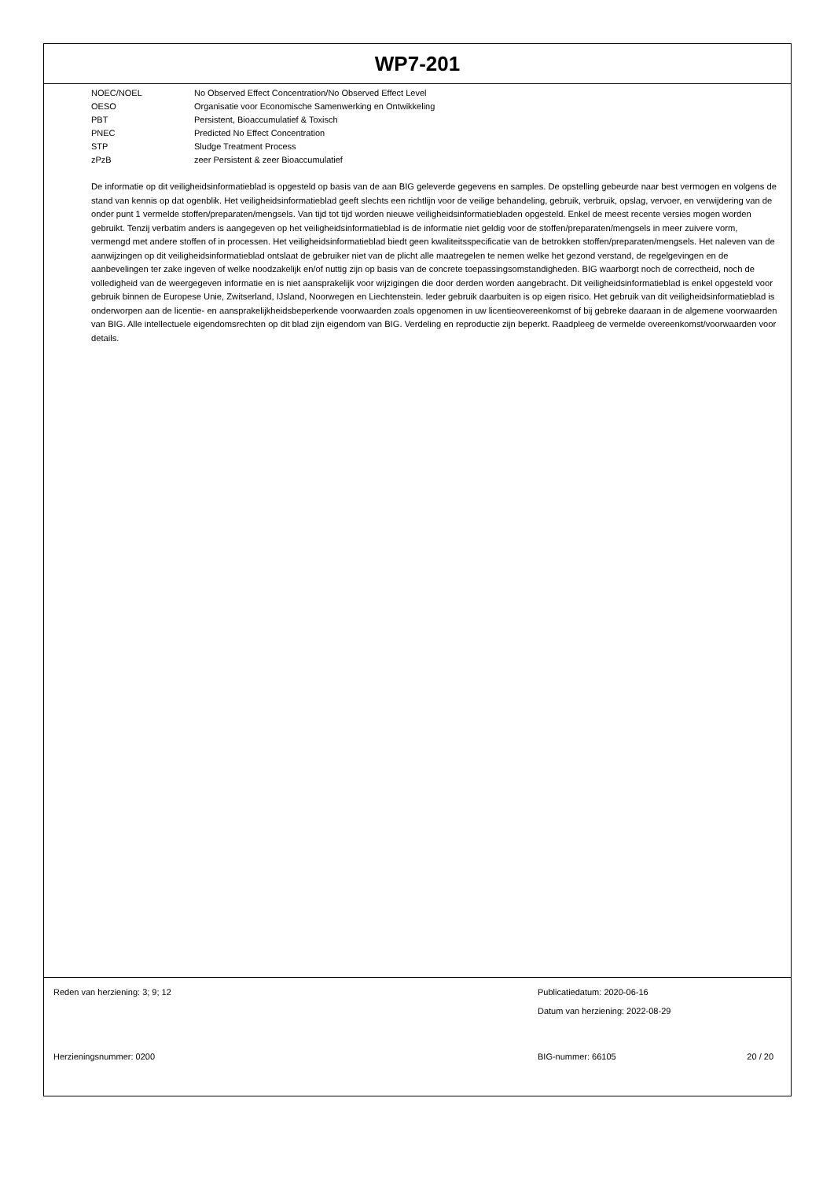WP7-201
| NOEC/NOEL | No Observed Effect Concentration/No Observed Effect Level |
| OESO | Organisatie voor Economische Samenwerking en Ontwikkeling |
| PBT | Persistent, Bioaccumulatief & Toxisch |
| PNEC | Predicted No Effect Concentration |
| STP | Sludge Treatment Process |
| zPzB | zeer Persistent & zeer Bioaccumulatief |
De informatie op dit veiligheidsinformatieblad is opgesteld op basis van de aan BIG geleverde gegevens en samples. De opstelling gebeurde naar best vermogen en volgens de stand van kennis op dat ogenblik. Het veiligheidsinformatieblad geeft slechts een richtlijn voor de veilige behandeling, gebruik, verbruik, opslag, vervoer, en verwijdering van de onder punt 1 vermelde stoffen/preparaten/mengsels. Van tijd tot tijd worden nieuwe veiligheidsinformatiebladen opgesteld. Enkel de meest recente versies mogen worden gebruikt. Tenzij verbatim anders is aangegeven op het veiligheidsinformatieblad is de informatie niet geldig voor de stoffen/preparaten/mengsels in meer zuivere vorm, vermengd met andere stoffen of in processen. Het veiligheidsinformatieblad biedt geen kwaliteitsspecificatie van de betrokken stoffen/preparaten/mengsels. Het naleven van de aanwijzingen op dit veiligheidsinformatieblad ontslaat de gebruiker niet van de plicht alle maatregelen te nemen welke het gezond verstand, de regelgevingen en de aanbevelingen ter zake ingeven of welke noodzakelijk en/of nuttig zijn op basis van de concrete toepassingsomstandigheden. BIG waarborgt noch de correctheid, noch de volledigheid van de weergegeven informatie en is niet aansprakelijk voor wijzigingen die door derden worden aangebracht. Dit veiligheidsinformatieblad is enkel opgesteld voor gebruik binnen de Europese Unie, Zwitserland, IJsland, Noorwegen en Liechtenstein. Ieder gebruik daarbuiten is op eigen risico. Het gebruik van dit veiligheidsinformatieblad is onderworpen aan de licentie- en aansprakelijkheidsbeperkende voorwaarden zoals opgenomen in uw licentieovereenkomst of bij gebreke daaraan in de algemene voorwaarden van BIG. Alle intellectuele eigendomsrechten op dit blad zijn eigendom van BIG. Verdeling en reproductie zijn beperkt. Raadpleeg de vermelde overeenkomst/voorwaarden voor details.
Reden van herziening: 3; 9; 12 Publicatiedatum: 2020-06-16
Datum van herziening: 2022-08-29
Herzieningsnummer: 0200 BIG-nummer: 66105 20 / 20